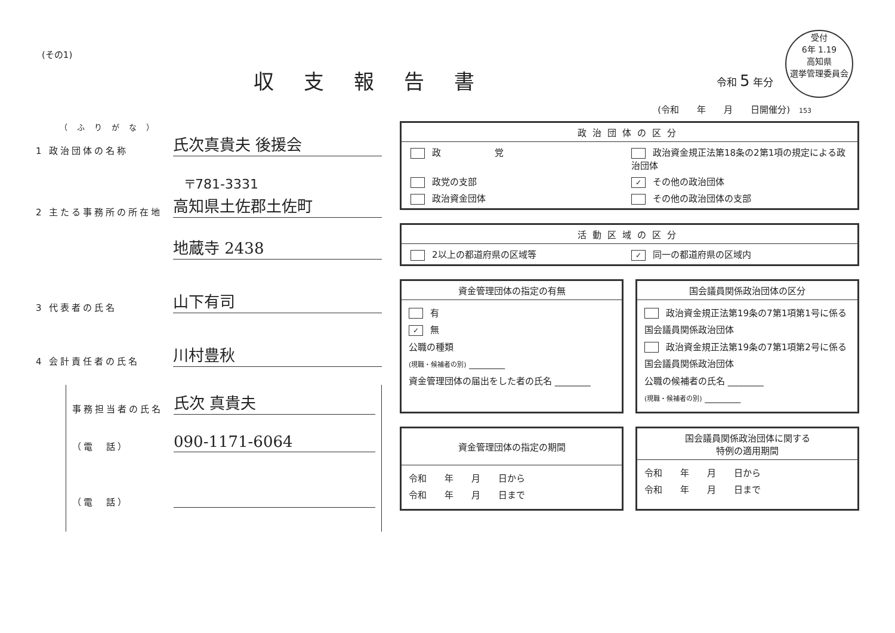(その1)
収支報告書
令和 5 年分
受付
6年 1.19
高知県
選挙管理委員会
(令和　　年　　月　　日開催分)　153
（ふりがな）
1 政治団体の名称
氏次真貴夫 後援会
〒781-3331
2 主たる事務所の所在地
高知県土佐郡土佐町
地蔵寺 2438
3 代表者の氏名
山下有司
4 会計責任者の氏名
川村豊秋
事務担当者の氏名
氏次 真貴夫
（電　話）
090-1171-6064
（電　話）
政治団体の区分
政　　　　　　党
政治資金規正法第18条の2第1項の規定による政治団体
政党の支部
✓ その他の政治団体
政治資金団体
その他の政治団体の支部
活動区域の区分
2以上の都道府県の区域等
✓ 同一の都道府県の区域内
資金管理団体の指定の有無
有
✓ 無
公職の種類
(現職・候補者の別) ________
資金管理団体の届出をした者の氏名 ________
国会議員関係政治団体の区分
政治資金規正法第19条の7第1項第1号に係る国会議員関係政治団体
政治資金規正法第19条の7第1項第2号に係る国会議員関係政治団体
公職の候補者の氏名 ________
(現職・候補者の別) ________
資金管理団体の指定の期間
令和　　年　　月　　日から
令和　　年　　月　　日まで
国会議員関係政治団体に関する
特例の適用期間
令和　　年　　月　　日から
令和　　年　　月　　日まで